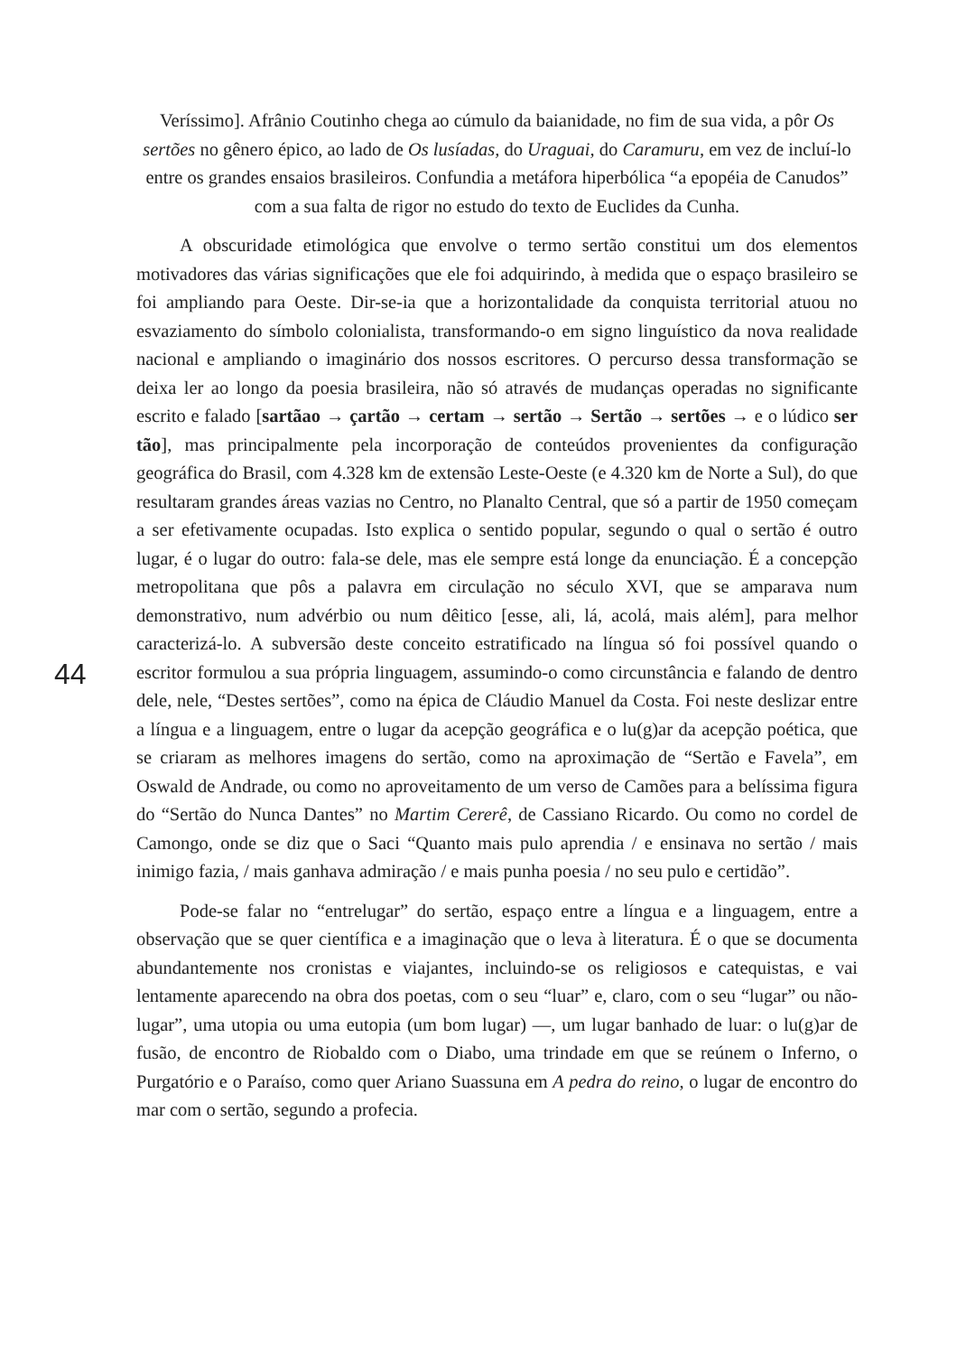Veríssimo]. Afrânio Coutinho chega ao cúmulo da baianidade, no fim de sua vida, a pôr Os sertões no gênero épico, ao lado de Os lusíadas, do Uraguai, do Caramuru, em vez de incluí-lo entre os grandes ensaios brasileiros. Confundia a metáfora hiperbólica “a epopéia de Canudos” com a sua falta de rigor no estudo do texto de Euclides da Cunha.
A obscuridade etimológica que envolve o termo sertão constitui um dos elementos motivadores das várias significações que ele foi adquirindo, à medida que o espaço brasileiro se foi ampliando para Oeste. Dir-se-ia que a horizontalidade da conquista territorial atuou no esvaziamento do símbolo colonialista, transformando-o em signo linguístico da nova realidade nacional e ampliando o imaginário dos nossos escritores. O percurso dessa transformação se deixa ler ao longo da poesia brasileira, não só através de mudanças operadas no significante escrito e falado [sartãao → çartão → certam → sertão → Sertão → sertões → e o lúdico ser tão], mas principalmente pela incorporação de conteúdos provenientes da configuração geográfica do Brasil, com 4.328 km de extensão Leste-Oeste (e 4.320 km de Norte a Sul), do que resultaram grandes áreas vazias no Centro, no Planalto Central, que só a partir de 1950 começam a ser efetivamente ocupadas. Isto explica o sentido popular, segundo o qual o sertão é outro lugar, é o lugar do outro: fala-se dele, mas ele sempre está longe da enunciação. É a concepção metropolitana que pôs a palavra em circulação no século XVI, que se amparava num demonstrativo, num advérbio ou num dêitico [esse, ali, lá, acolá, mais além], para melhor caracterizá-lo. A subversão deste conceito estratificado na língua só foi possível quando o escritor formulou a sua própria linguagem, assumindo-o como circunstância e falando de dentro dele, nele, “Destes sertões”, como na épica de Cláudio Manuel da Costa. Foi neste deslizar entre a língua e a linguagem, entre o lugar da acepção geográfica e o lu(g)ar da acepção poética, que se criaram as melhores imagens do sertão, como na aproximação de “Sertão e Favela”, em Oswald de Andrade, ou como no aproveitamento de um verso de Camões para a belíssima figura do “Sertão do Nunca Dantes” no Martim Cererê, de Cassiano Ricardo. Ou como no cordel de Camongo, onde se diz que o Saci “Quanto mais pulo aprendia / e ensinava no sertão / mais inimigo fazia, / mais ganhava admiração / e mais punha poesia / no seu pulo e certidão”.
Pode-se falar no “entrelugar” do sertão, espaço entre a língua e a linguagem, entre a observação que se quer científica e a imaginação que o leva à literatura. É o que se documenta abundantemente nos cronistas e viajantes, incluindo-se os religiosos e catequistas, e vai lentamente aparecendo na obra dos poetas, com o seu “luar” e, claro, com o seu “lugar” ou não-lugar”, uma utopia ou uma eutopia (um bom lugar) —, um lugar banhado de luar: o lu(g)ar de fusão, de encontro de Riobaldo com o Diabo, uma trindade em que se reúnem o Inferno, o Purgatório e o Paraíso, como quer Ariano Suassuna em A pedra do reino, o lugar de encontro do mar com o sertão, segundo a profecia.
44